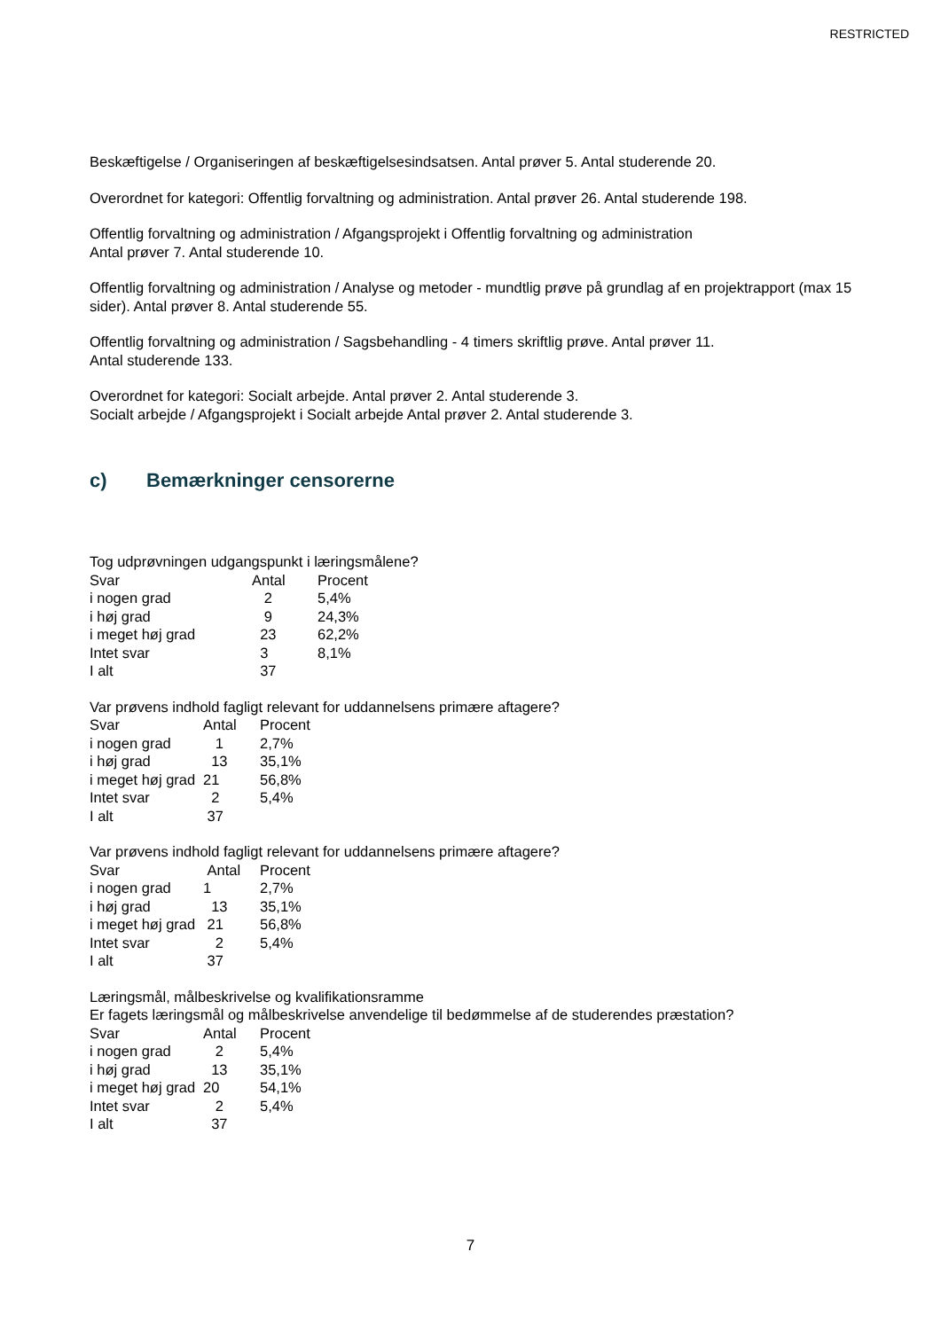RESTRICTED
Beskæftigelse / Organiseringen af beskæftigelsesindsatsen. Antal prøver 5. Antal studerende 20.
Overordnet for kategori: Offentlig forvaltning og administration. Antal prøver 26. Antal studerende 198.
Offentlig forvaltning og administration / Afgangsprojekt i Offentlig forvaltning og administration
Antal prøver 7. Antal studerende 10.
Offentlig forvaltning og administration / Analyse og metoder - mundtlig prøve på grundlag af en projektrapport (max 15 sider). Antal prøver 8. Antal studerende 55.
Offentlig forvaltning og administration / Sagsbehandling - 4 timers skriftlig prøve. Antal prøver 11.
Antal studerende 133.
Overordnet for kategori: Socialt arbejde. Antal prøver 2. Antal studerende 3.
Socialt arbejde / Afgangsprojekt i Socialt arbejde Antal prøver 2. Antal studerende 3.
c) Bemærkninger censorerne
Tog udprøvningen udgangspunkt i læringsmålene?
| Svar | Antal | Procent |
| i nogen grad | 2 | 5,4% |
| i høj grad | 9 | 24,3% |
| i meget høj grad | 23 | 62,2% |
| Intet svar | 3 | 8,1% |
| I alt | 37 | |
Var prøvens indhold fagligt relevant for uddannelsens primære aftagere?
| Svar | Antal | Procent |
| i nogen grad | 1 | 2,7% |
| i høj grad | 13 | 35,1% |
| i meget høj grad | 21 | 56,8% |
| Intet svar | 2 | 5,4% |
| I alt | 37 | |
Var prøvens indhold fagligt relevant for uddannelsens primære aftagere?
| Svar | Antal | Procent |
| i nogen grad | 1 | 2,7% |
| i høj grad | 13 | 35,1% |
| i meget høj grad | 21 | 56,8% |
| Intet svar | 2 | 5,4% |
| I alt | 37 | |
Læringsmål, målbeskrivelse og kvalifikationsramme
Er fagets læringsmål og målbeskrivelse anvendelige til bedømmelse af de studerendes præstation?
| Svar | Antal | Procent |
| i nogen grad | 2 | 5,4% |
| i høj grad | 13 | 35,1% |
| i meget høj grad | 20 | 54,1% |
| Intet svar | 2 | 5,4% |
| I alt | 37 | |
7